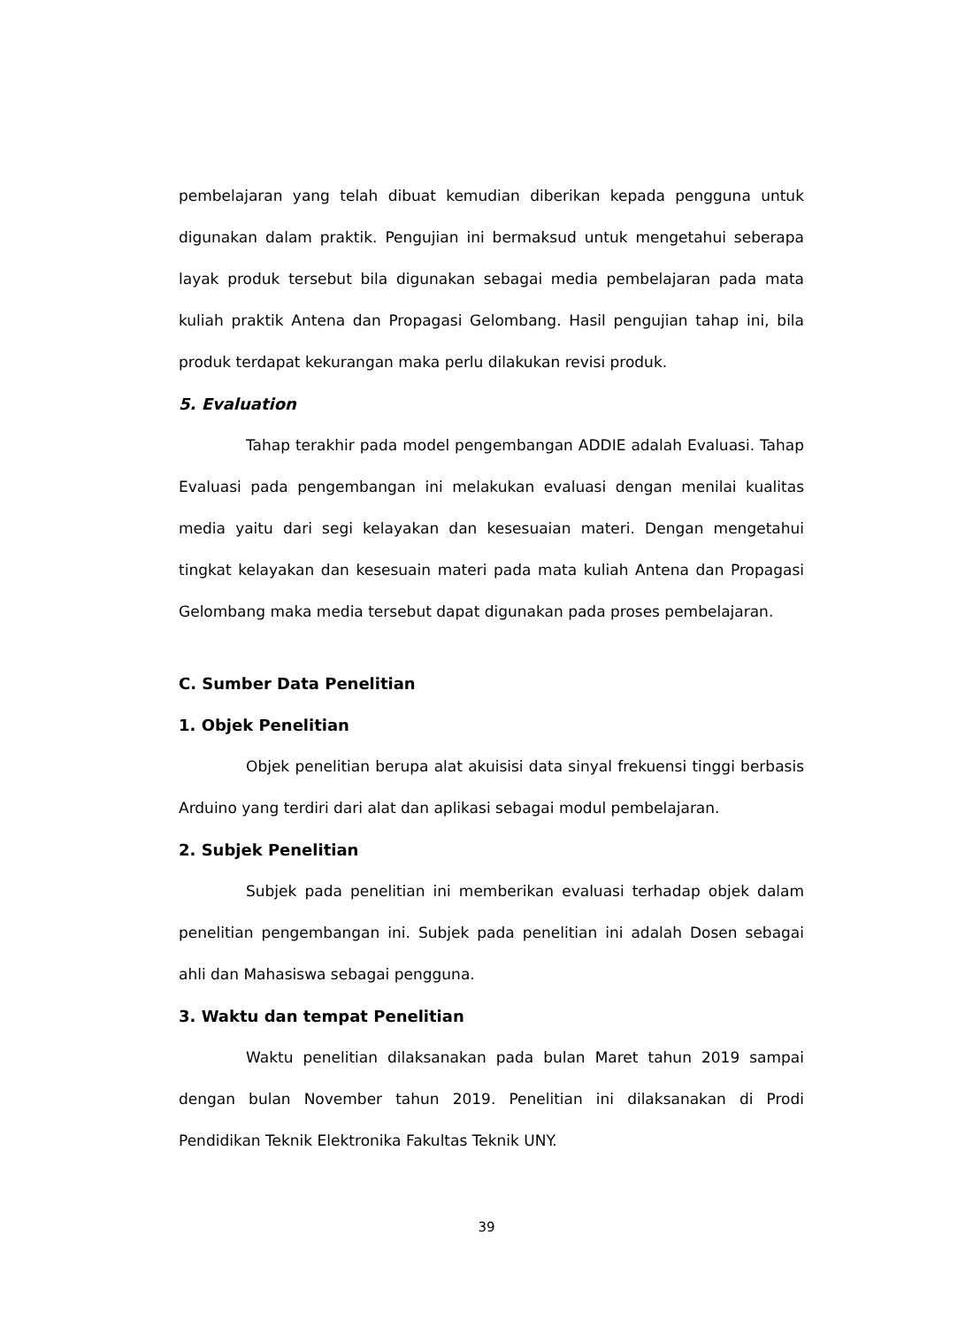pembelajaran yang telah dibuat kemudian diberikan kepada pengguna untuk digunakan dalam praktik. Pengujian ini bermaksud untuk mengetahui seberapa layak produk tersebut bila digunakan sebagai media pembelajaran pada mata kuliah praktik Antena dan Propagasi Gelombang. Hasil pengujian tahap ini, bila produk terdapat kekurangan maka perlu dilakukan revisi produk.
5. Evaluation
Tahap terakhir pada model pengembangan ADDIE adalah Evaluasi. Tahap Evaluasi pada pengembangan ini melakukan evaluasi dengan menilai kualitas media yaitu dari segi kelayakan dan kesesuaian materi. Dengan mengetahui tingkat kelayakan dan kesesuain materi pada mata kuliah Antena dan Propagasi Gelombang maka media tersebut dapat digunakan pada proses pembelajaran.
C. Sumber Data Penelitian
1. Objek Penelitian
Objek penelitian berupa alat akuisisi data sinyal frekuensi tinggi berbasis Arduino yang terdiri dari alat dan aplikasi sebagai modul pembelajaran.
2. Subjek Penelitian
Subjek pada penelitian ini memberikan evaluasi terhadap objek dalam penelitian pengembangan ini. Subjek pada penelitian ini adalah Dosen sebagai ahli dan Mahasiswa sebagai pengguna.
3. Waktu dan tempat Penelitian
Waktu penelitian dilaksanakan pada bulan Maret tahun 2019 sampai dengan bulan November tahun 2019. Penelitian ini dilaksanakan di Prodi Pendidikan Teknik Elektronika Fakultas Teknik UNY.
39